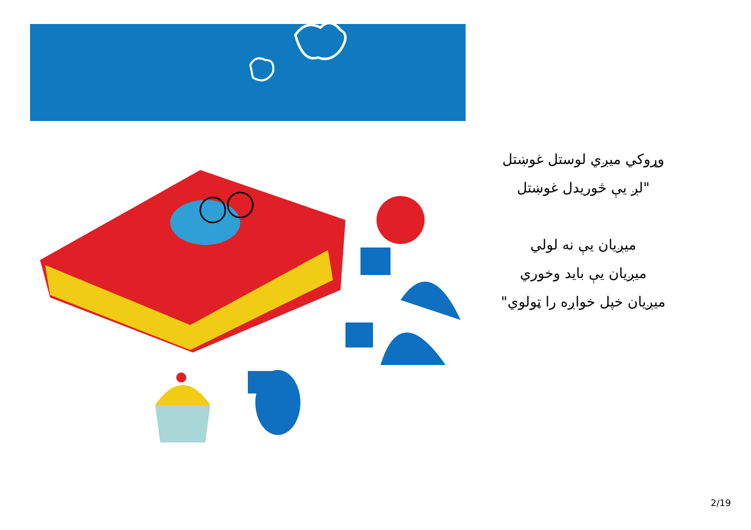وړوکي میږي لوستل غوښتل
"لږ يې څوریدل غوښتل
میږیان يې نه لولي
میږیان يې باید وخوري
میږیان خپل خواږه را ټولوي"
2/19